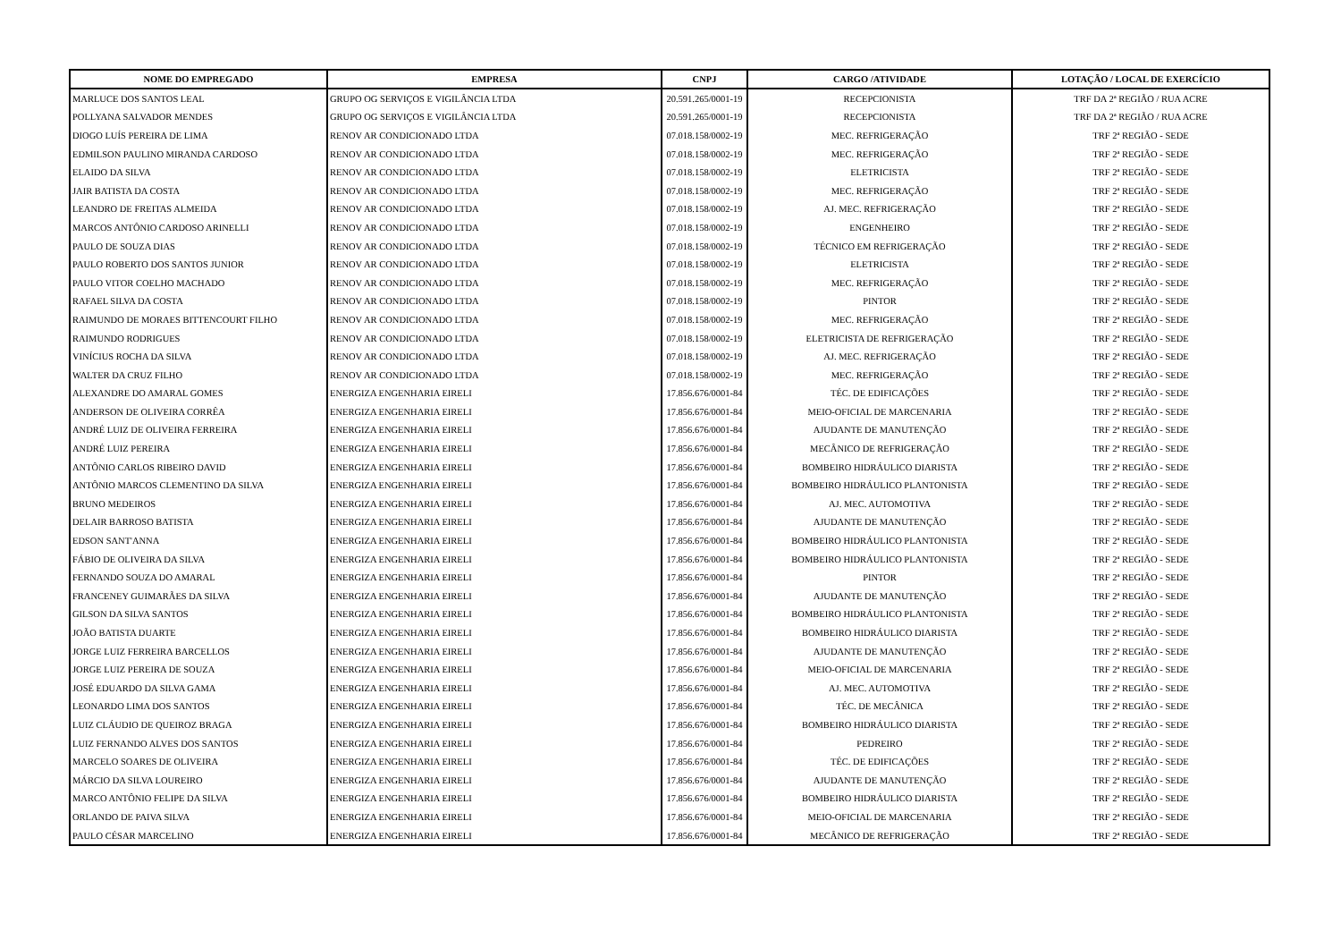| NOME DO EMPREGADO | EMPRESA | CNPJ | CARGO /ATIVIDADE | LOTAÇÃO / LOCAL DE EXERCÍCIO |
| --- | --- | --- | --- | --- |
| MARLUCE DOS SANTOS LEAL | GRUPO OG SERVIÇOS E VIGILÂNCIA LTDA | 20.591.265/0001-19 | RECEPCIONISTA | TRF DA 2ª REGIÃO / RUA ACRE |
| POLLYANA SALVADOR MENDES | GRUPO OG SERVIÇOS E VIGILÂNCIA LTDA | 20.591.265/0001-19 | RECEPCIONISTA | TRF DA 2ª REGIÃO / RUA ACRE |
| DIOGO LUÍS PEREIRA DE LIMA | RENOV AR CONDICIONADO LTDA | 07.018.158/0002-19 | MEC. REFRIGERAÇÃO | TRF 2ª REGIÃO - SEDE |
| EDMILSON PAULINO MIRANDA CARDOSO | RENOV AR CONDICIONADO LTDA | 07.018.158/0002-19 | MEC. REFRIGERAÇÃO | TRF 2ª REGIÃO - SEDE |
| ELAIDO DA SILVA | RENOV AR CONDICIONADO LTDA | 07.018.158/0002-19 | ELETRICISTA | TRF 2ª REGIÃO - SEDE |
| JAIR BATISTA DA COSTA | RENOV AR CONDICIONADO LTDA | 07.018.158/0002-19 | MEC. REFRIGERAÇÃO | TRF 2ª REGIÃO - SEDE |
| LEANDRO DE FREITAS ALMEIDA | RENOV AR CONDICIONADO LTDA | 07.018.158/0002-19 | AJ. MEC. REFRIGERAÇÃO | TRF 2ª REGIÃO - SEDE |
| MARCOS ANTÔNIO CARDOSO ARINELLI | RENOV AR CONDICIONADO LTDA | 07.018.158/0002-19 | ENGENHEIRO | TRF 2ª REGIÃO - SEDE |
| PAULO DE SOUZA DIAS | RENOV AR CONDICIONADO LTDA | 07.018.158/0002-19 | TÉCNICO EM REFRIGERAÇÃO | TRF 2ª REGIÃO - SEDE |
| PAULO ROBERTO DOS SANTOS JUNIOR | RENOV AR CONDICIONADO LTDA | 07.018.158/0002-19 | ELETRICISTA | TRF 2ª REGIÃO - SEDE |
| PAULO VITOR COELHO MACHADO | RENOV AR CONDICIONADO LTDA | 07.018.158/0002-19 | MEC. REFRIGERAÇÃO | TRF 2ª REGIÃO - SEDE |
| RAFAEL SILVA DA COSTA | RENOV AR CONDICIONADO LTDA | 07.018.158/0002-19 | PINTOR | TRF 2ª REGIÃO - SEDE |
| RAIMUNDO DE MORAES BITTENCOURT FILHO | RENOV AR CONDICIONADO LTDA | 07.018.158/0002-19 | MEC. REFRIGERAÇÃO | TRF 2ª REGIÃO - SEDE |
| RAIMUNDO RODRIGUES | RENOV AR CONDICIONADO LTDA | 07.018.158/0002-19 | ELETRICISTA DE REFRIGERAÇÃO | TRF 2ª REGIÃO - SEDE |
| VINÍCIUS ROCHA DA SILVA | RENOV AR CONDICIONADO LTDA | 07.018.158/0002-19 | AJ. MEC. REFRIGERAÇÃO | TRF 2ª REGIÃO - SEDE |
| WALTER DA CRUZ FILHO | RENOV AR CONDICIONADO LTDA | 07.018.158/0002-19 | MEC. REFRIGERAÇÃO | TRF 2ª REGIÃO - SEDE |
| ALEXANDRE DO AMARAL GOMES | ENERGIZA ENGENHARIA EIRELI | 17.856.676/0001-84 | TÉC. DE EDIFICAÇÕES | TRF 2ª REGIÃO - SEDE |
| ANDERSON DE OLIVEIRA CORRÊA | ENERGIZA ENGENHARIA EIRELI | 17.856.676/0001-84 | MEIO-OFICIAL DE MARCENARIA | TRF 2ª REGIÃO - SEDE |
| ANDRÉ LUIZ DE OLIVEIRA FERREIRA | ENERGIZA ENGENHARIA EIRELI | 17.856.676/0001-84 | AJUDANTE DE MANUTENÇÃO | TRF 2ª REGIÃO - SEDE |
| ANDRÉ LUIZ PEREIRA | ENERGIZA ENGENHARIA EIRELI | 17.856.676/0001-84 | MECÂNICO DE REFRIGERAÇÃO | TRF 2ª REGIÃO - SEDE |
| ANTÔNIO CARLOS RIBEIRO DAVID | ENERGIZA ENGENHARIA EIRELI | 17.856.676/0001-84 | BOMBEIRO HIDRÁULICO DIARISTA | TRF 2ª REGIÃO - SEDE |
| ANTÔNIO MARCOS CLEMENTINO DA SILVA | ENERGIZA ENGENHARIA EIRELI | 17.856.676/0001-84 | BOMBEIRO HIDRÁULICO PLANTONISTA | TRF 2ª REGIÃO - SEDE |
| BRUNO MEDEIROS | ENERGIZA ENGENHARIA EIRELI | 17.856.676/0001-84 | AJ. MEC. AUTOMOTIVA | TRF 2ª REGIÃO - SEDE |
| DELAIR BARROSO BATISTA | ENERGIZA ENGENHARIA EIRELI | 17.856.676/0001-84 | AJUDANTE DE MANUTENÇÃO | TRF 2ª REGIÃO - SEDE |
| EDSON SANT'ANNA | ENERGIZA ENGENHARIA EIRELI | 17.856.676/0001-84 | BOMBEIRO HIDRÁULICO PLANTONISTA | TRF 2ª REGIÃO - SEDE |
| FÁBIO DE OLIVEIRA DA SILVA | ENERGIZA ENGENHARIA EIRELI | 17.856.676/0001-84 | BOMBEIRO HIDRÁULICO PLANTONISTA | TRF 2ª REGIÃO - SEDE |
| FERNANDO SOUZA DO AMARAL | ENERGIZA ENGENHARIA EIRELI | 17.856.676/0001-84 | PINTOR | TRF 2ª REGIÃO - SEDE |
| FRANCENEY GUIMARÃES DA SILVA | ENERGIZA ENGENHARIA EIRELI | 17.856.676/0001-84 | AJUDANTE DE MANUTENÇÃO | TRF 2ª REGIÃO - SEDE |
| GILSON DA SILVA SANTOS | ENERGIZA ENGENHARIA EIRELI | 17.856.676/0001-84 | BOMBEIRO HIDRÁULICO PLANTONISTA | TRF 2ª REGIÃO - SEDE |
| JOÃO BATISTA DUARTE | ENERGIZA ENGENHARIA EIRELI | 17.856.676/0001-84 | BOMBEIRO HIDRÁULICO DIARISTA | TRF 2ª REGIÃO - SEDE |
| JORGE LUIZ FERREIRA BARCELLOS | ENERGIZA ENGENHARIA EIRELI | 17.856.676/0001-84 | AJUDANTE DE MANUTENÇÃO | TRF 2ª REGIÃO - SEDE |
| JORGE LUIZ PEREIRA DE SOUZA | ENERGIZA ENGENHARIA EIRELI | 17.856.676/0001-84 | MEIO-OFICIAL DE MARCENARIA | TRF 2ª REGIÃO - SEDE |
| JOSÉ EDUARDO DA SILVA GAMA | ENERGIZA ENGENHARIA EIRELI | 17.856.676/0001-84 | AJ. MEC. AUTOMOTIVA | TRF 2ª REGIÃO - SEDE |
| LEONARDO LIMA DOS SANTOS | ENERGIZA ENGENHARIA EIRELI | 17.856.676/0001-84 | TÉC. DE MECÂNICA | TRF 2ª REGIÃO - SEDE |
| LUIZ CLÁUDIO DE QUEIROZ BRAGA | ENERGIZA ENGENHARIA EIRELI | 17.856.676/0001-84 | BOMBEIRO HIDRÁULICO DIARISTA | TRF 2ª REGIÃO - SEDE |
| LUIZ FERNANDO ALVES DOS SANTOS | ENERGIZA ENGENHARIA EIRELI | 17.856.676/0001-84 | PEDREIRO | TRF 2ª REGIÃO - SEDE |
| MARCELO SOARES DE OLIVEIRA | ENERGIZA ENGENHARIA EIRELI | 17.856.676/0001-84 | TÉC. DE EDIFICAÇÕES | TRF 2ª REGIÃO - SEDE |
| MÁRCIO DA SILVA LOUREIRO | ENERGIZA ENGENHARIA EIRELI | 17.856.676/0001-84 | AJUDANTE DE MANUTENÇÃO | TRF 2ª REGIÃO - SEDE |
| MARCO ANTÔNIO FELIPE DA SILVA | ENERGIZA ENGENHARIA EIRELI | 17.856.676/0001-84 | BOMBEIRO HIDRÁULICO DIARISTA | TRF 2ª REGIÃO - SEDE |
| ORLANDO DE PAIVA SILVA | ENERGIZA ENGENHARIA EIRELI | 17.856.676/0001-84 | MEIO-OFICIAL DE MARCENARIA | TRF 2ª REGIÃO - SEDE |
| PAULO CÉSAR MARCELINO | ENERGIZA ENGENHARIA EIRELI | 17.856.676/0001-84 | MECÂNICO DE REFRIGERAÇÃO | TRF 2ª REGIÃO - SEDE |